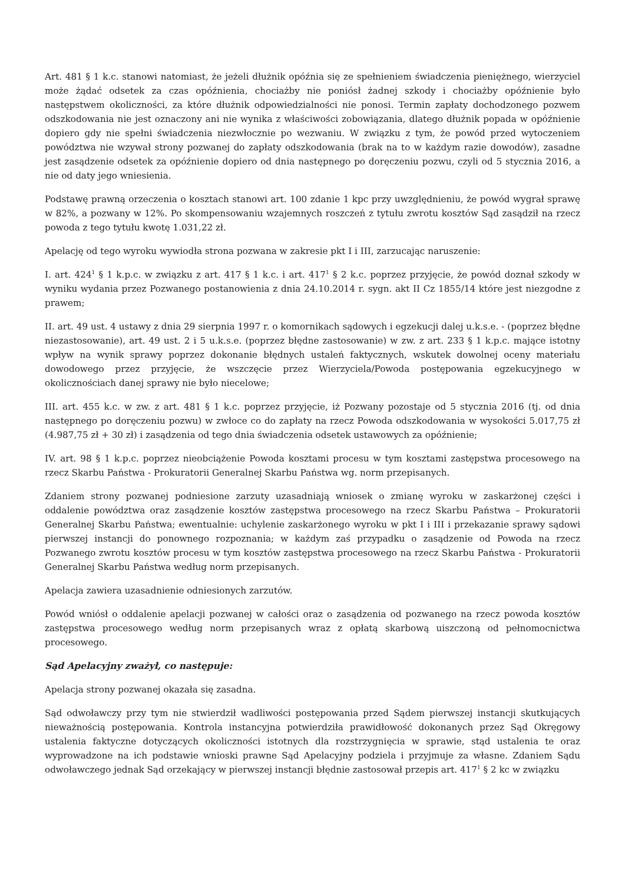Art. 481 § 1 k.c. stanowi natomiast, że jeżeli dłużnik opóźnia się ze spełnieniem świadczenia pieniężnego, wierzyciel może żądać odsetek za czas opóźnienia, chociażby nie poniósł żadnej szkody i chociażby opóźnienie było następstwem okoliczności, za które dłużnik odpowiedzialności nie ponosi. Termin zapłaty dochodzonego pozwem odszkodowania nie jest oznaczony ani nie wynika z właściwości zobowiązania, dlatego dłużnik popada w opóźnienie dopiero gdy nie spełni świadczenia niezwłocznie po wezwaniu. W związku z tym, że powód przed wytoczeniem powództwa nie wzywał strony pozwanej do zapłaty odszkodowania (brak na to w każdym razie dowodów), zasadne jest zasądzenie odsetek za opóźnienie dopiero od dnia następnego po doręczeniu pozwu, czyli od 5 stycznia 2016, a nie od daty jego wniesienia.
Podstawę prawną orzeczenia o kosztach stanowi art. 100 zdanie 1 kpc przy uwzględnieniu, że powód wygrał sprawę w 82%, a pozwany w 12%. Po skompensowaniu wzajemnych roszczeń z tytułu zwrotu kosztów Sąd zasądził na rzecz powoda z tego tytułu kwotę 1.031,22 zł.
Apelację od tego wyroku wywiodła strona pozwana w zakresie pkt I i III, zarzucając naruszenie:
I. art. 424<sup>1</sup> § 1 k.p.c. w związku z art. 417 § 1 k.c. i art. 417<sup>1</sup> § 2 k.c. poprzez przyjęcie, że powód doznał szkody w wyniku wydania przez Pozwanego postanowienia z dnia 24.10.2014 r. sygn. akt II Cz 1855/14 które jest niezgodne z prawem;
II. art. 49 ust. 4 ustawy z dnia 29 sierpnia 1997 r. o komornikach sądowych i egzekucji dalej u.k.s.e. - (poprzez błędne niezastosowanie), art. 49 ust. 2 i 5 u.k.s.e. (poprzez błędne zastosowanie) w zw. z art. 233 § 1 k.p.c. mające istotny wpływ na wynik sprawy poprzez dokonanie błędnych ustaleń faktycznych, wskutek dowolnej oceny materiału dowodowego przez przyjęcie, że wszczęcie przez Wierzyciela/Powoda postępowania egzekucyjnego w okolicznościach danej sprawy nie było niecelowe;
III. art. 455 k.c. w zw. z art. 481 § 1 k.c. poprzez przyjęcie, iż Pozwany pozostaje od 5 stycznia 2016 (tj. od dnia następnego po doręczeniu pozwu) w zwłoce co do zapłaty na rzecz Powoda odszkodowania w wysokości 5.017,75 zł (4.987,75 zł + 30 zł) i zasądzenia od tego dnia świadczenia odsetek ustawowych za opóźnienie;
IV. art. 98 § 1 k.p.c. poprzez nieobciążenie Powoda kosztami procesu w tym kosztami zastępstwa procesowego na rzecz Skarbu Państwa - Prokuratorii Generalnej Skarbu Państwa wg. norm przepisanych.
Zdaniem strony pozwanej podniesione zarzuty uzasadniają wniosek o zmianę wyroku w zaskarżonej części i oddalenie powództwa oraz zasądzenie kosztów zastępstwa procesowego na rzecz Skarbu Państwa – Prokuratorii Generalnej Skarbu Państwa; ewentualnie: uchylenie zaskarżonego wyroku w pkt I i III i przekazanie sprawy sądowi pierwszej instancji do ponownego rozpoznania; w każdym zaś przypadku o zasądzenie od Powoda na rzecz Pozwanego zwrotu kosztów procesu w tym kosztów zastępstwa procesowego na rzecz Skarbu Państwa - Prokuratorii Generalnej Skarbu Państwa według norm przepisanych.
Apelacja zawiera uzasadnienie odniesionych zarzutów.
Powód wniósł o oddalenie apelacji pozwanej w całości oraz o zasądzenia od pozwanego na rzecz powoda kosztów zastępstwa procesowego według norm przepisanych wraz z opłatą skarbową uiszczoną od pełnomocnictwa procesowego.
Sąd Apelacyjny zważył, co następuje:
Apelacja strony pozwanej okazała się zasadna.
Sąd odwoławczy przy tym nie stwierdził wadliwości postępowania przed Sądem pierwszej instancji skutkujących nieważnością postępowania. Kontrola instancyjna potwierdziła prawidłowość dokonanych przez Sąd Okręgowy ustalenia faktyczne dotyczących okoliczności istotnych dla rozstrzygnięcia w sprawie, stąd ustalenia te oraz wyprowadzone na ich podstawie wnioski prawne Sąd Apelacyjny podziela i przyjmuje za własne. Zdaniem Sądu odwoławczego jednak Sąd orzekający w pierwszej instancji błędnie zastosował przepis art. 417<sup>1</sup> § 2 kc w związku